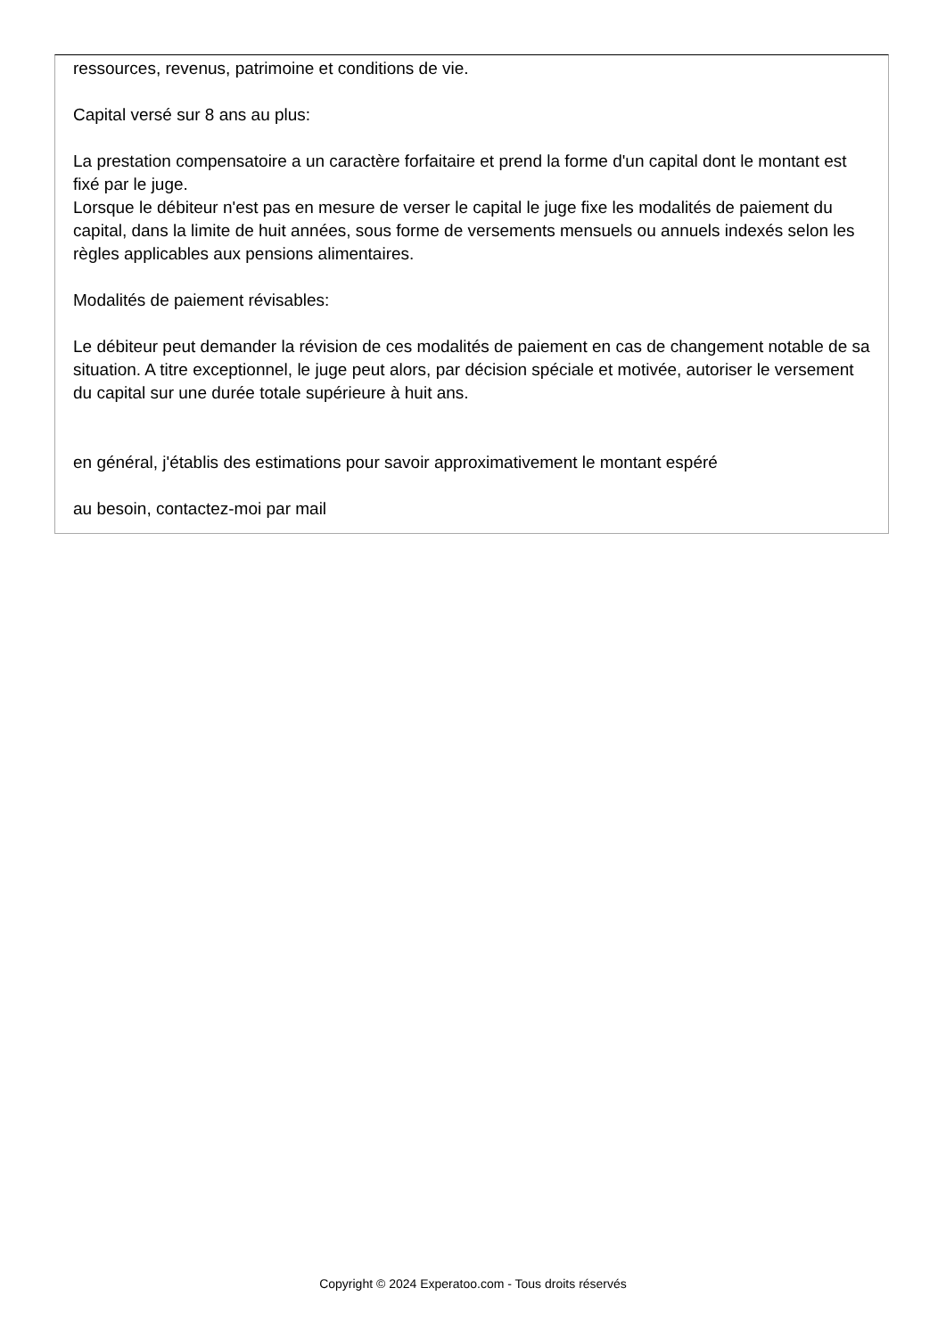ressources, revenus, patrimoine et conditions de vie.
Capital versé sur 8 ans au plus:
La prestation compensatoire a un caractère forfaitaire et prend la forme d'un capital dont le montant est fixé par le juge.
Lorsque le débiteur n'est pas en mesure de verser le capital le juge fixe les modalités de paiement du capital, dans la limite de huit années, sous forme de versements mensuels ou annuels indexés selon les règles applicables aux pensions alimentaires.
Modalités de paiement révisables:
Le débiteur peut demander la révision de ces modalités de paiement en cas de changement notable de sa situation. A titre exceptionnel, le juge peut alors, par décision spéciale et motivée, autoriser le versement du capital sur une durée totale supérieure à huit ans.
en général, j'établis des estimations pour savoir approximativement le montant espéré
au besoin, contactez-moi par mail
Copyright © 2024 Experatoo.com - Tous droits réservés